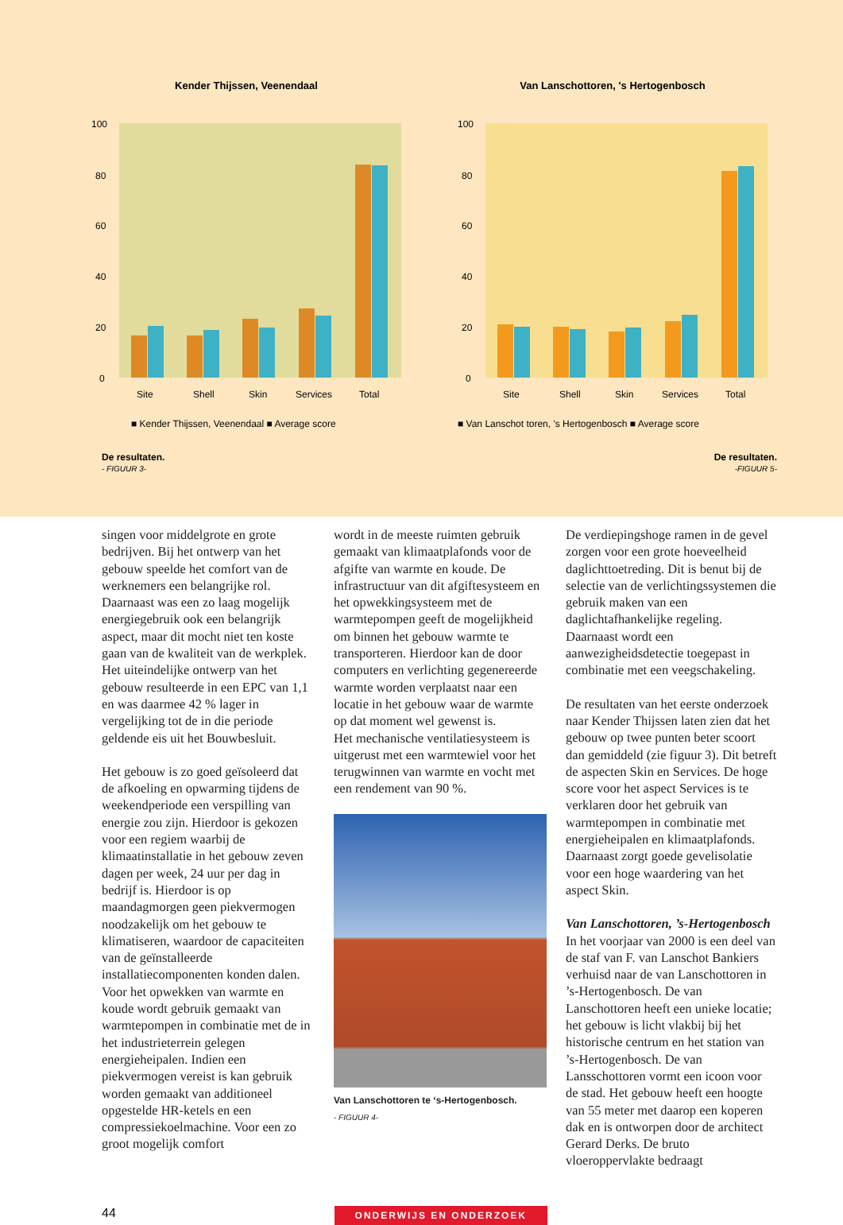Kender Thijssen, Veenendaal
100
80
60
40
20
0
Site
Shell
Skin
Services
Total
■ Kender Thijssen, Veenendaal ■ Average score
Van Lanschottoren, 's Hertogenbosch
100
80
60
40
20
0
Site
Shell
Skin
Services
Total
■ Van Lanschot toren, 's Hertogenbosch ■ Average score
De resultaten.
- FIGUUR 3-
De resultaten.
-FIGUUR 5-
singen voor middelgrote en grote bedrijven. Bij het ontwerp van het gebouw speelde het comfort van de werknemers een belangrijke rol. Daarnaast was een zo laag mogelijk energiegebruik ook een belangrijk aspect, maar dit mocht niet ten koste gaan van de kwaliteit van de werkplek. Het uiteindelijke ontwerp van het gebouw resulteerde in een EPC van 1,1 en was daarmee 42 % lager in vergelijking tot de in die periode geldende eis uit het Bouwbesluit.
Het gebouw is zo goed geïsoleerd dat de afkoeling en opwarming tijdens de weekendperiode een verspilling van energie zou zijn. Hierdoor is gekozen voor een regiem waarbij de klimaatinstallatie in het gebouw zeven dagen per week, 24 uur per dag in bedrijf is. Hierdoor is op maandagmorgen geen piekvermogen noodzakelijk om het gebouw te klimatiseren, waardoor de capaciteiten van de geïnstalleerde installatiecomponenten konden dalen. Voor het opwekken van warmte en koude wordt gebruik gemaakt van warmtepompen in combinatie met de in het industrieterrein gelegen energieheipalen. Indien een piekvermogen vereist is kan gebruik worden gemaakt van additioneel opgestelde HR-ketels en een compressiekoelmachine. Voor een zo groot mogelijk comfort
wordt in de meeste ruimten gebruik gemaakt van klimaatplafonds voor de afgifte van warmte en koude. De infrastructuur van dit afgiftesysteem en het opwekkingsysteem met de warmtepompen geeft de mogelijkheid om binnen het gebouw warmte te transporteren. Hierdoor kan de door computers en verlichting gegenereerde warmte worden verplaatst naar een locatie in het gebouw waar de warmte op dat moment wel gewenst is.
Het mechanische ventilatiesysteem is uitgerust met een warmtewiel voor het terugwinnen van warmte en vocht met een rendement van 90 %.
Van Lanschottoren te ‘s-Hertogenbosch.
- FIGUUR 4-
De verdiepingshoge ramen in de gevel zorgen voor een grote hoeveelheid daglichttoetreding. Dit is benut bij de selectie van de verlichtingssystemen die gebruik maken van een daglichtafhankelijke regeling. Daarnaast wordt een aanwezigheidsdetectie toegepast in combinatie met een veegschakeling.
De resultaten van het eerste onderzoek naar Kender Thijssen laten zien dat het gebouw op twee punten beter scoort dan gemiddeld (zie figuur 3). Dit betreft de aspecten Skin en Services. De hoge score voor het aspect Services is te verklaren door het gebruik van warmtepompen in combinatie met energieheipalen en klimaatplafonds. Daarnaast zorgt goede gevelisolatie voor een hoge waardering van het aspect Skin.
Van Lanschottoren, ’s-Hertogenbosch
In het voorjaar van 2000 is een deel van de staf van F. van Lanschot Bankiers verhuisd naar de van Lanschottoren in ’s-Hertogenbosch. De van Lanschottoren heeft een unieke locatie; het gebouw is licht vlakbij bij het historische centrum en het station van ’s-Hertogenbosch. De van Lansschottoren vormt een icoon voor de stad. Het gebouw heeft een hoogte van 55 meter met daarop een koperen dak en is ontworpen door de architect Gerard Derks. De bruto vloeroppervlakte bedraagt
44
ONDERWIJS EN ONDERZOEK